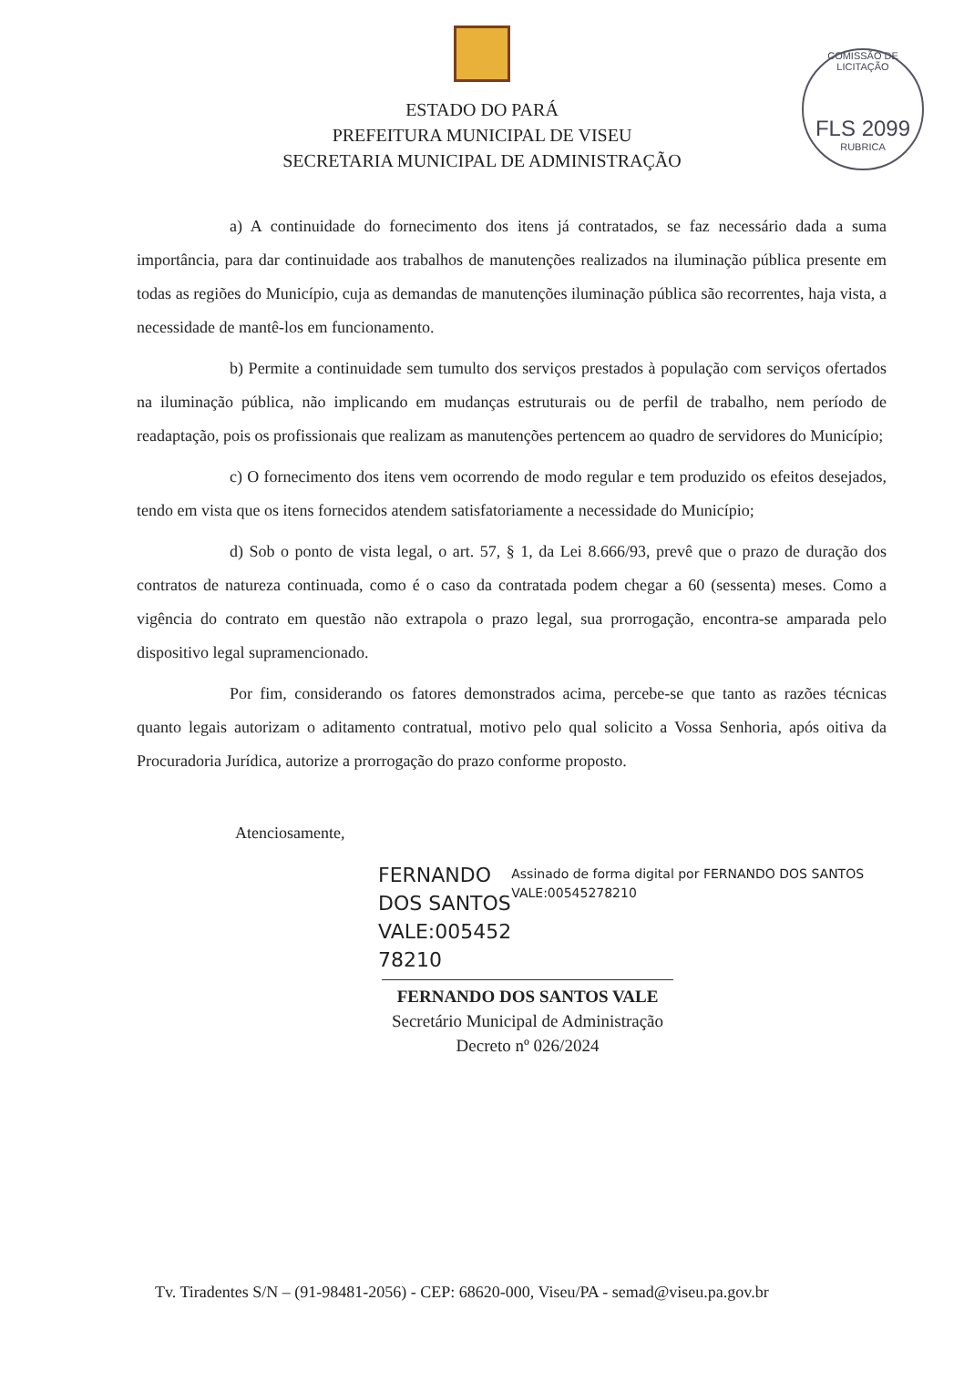COMISSÃO DE LICITAÇÃO
FLS 2099
RUBRICA
ESTADO DO PARÁ
PREFEITURA MUNICIPAL DE VISEU
SECRETARIA MUNICIPAL DE ADMINISTRAÇÃO
a) A continuidade do fornecimento dos itens já contratados, se faz necessário dada a suma importância, para dar continuidade aos trabalhos de manutenções realizados na iluminação pública presente em todas as regiões do Município, cuja as demandas de manutenções iluminação pública são recorrentes, haja vista, a necessidade de mantê-los em funcionamento.
b) Permite a continuidade sem tumulto dos serviços prestados à população com serviços ofertados na iluminação pública, não implicando em mudanças estruturais ou de perfil de trabalho, nem período de readaptação, pois os profissionais que realizam as manutenções pertencem ao quadro de servidores do Município;
c) O fornecimento dos itens vem ocorrendo de modo regular e tem produzido os efeitos desejados, tendo em vista que os itens fornecidos atendem satisfatoriamente a necessidade do Município;
d) Sob o ponto de vista legal, o art. 57, § 1, da Lei 8.666/93, prevê que o prazo de duração dos contratos de natureza continuada, como é o caso da contratada podem chegar a 60 (sessenta) meses. Como a vigência do contrato em questão não extrapola o prazo legal, sua prorrogação, encontra-se amparada pelo dispositivo legal supramencionado.
Por fim, considerando os fatores demonstrados acima, percebe-se que tanto as razões técnicas quanto legais autorizam o aditamento contratual, motivo pelo qual solicito a Vossa Senhoria, após oitiva da Procuradoria Jurídica, autorize a prorrogação do prazo conforme proposto.
Atenciosamente,
FERNANDO DOS SANTOS VALE:005452 78210
Assinado de forma digital por FERNANDO DOS SANTOS VALE:00545278210
FERNANDO DOS SANTOS VALE
Secretário Municipal de Administração
Decreto nº 026/2024
Tv. Tiradentes S/N – (91-98481-2056) - CEP: 68620-000, Viseu/PA - semad@viseu.pa.gov.br